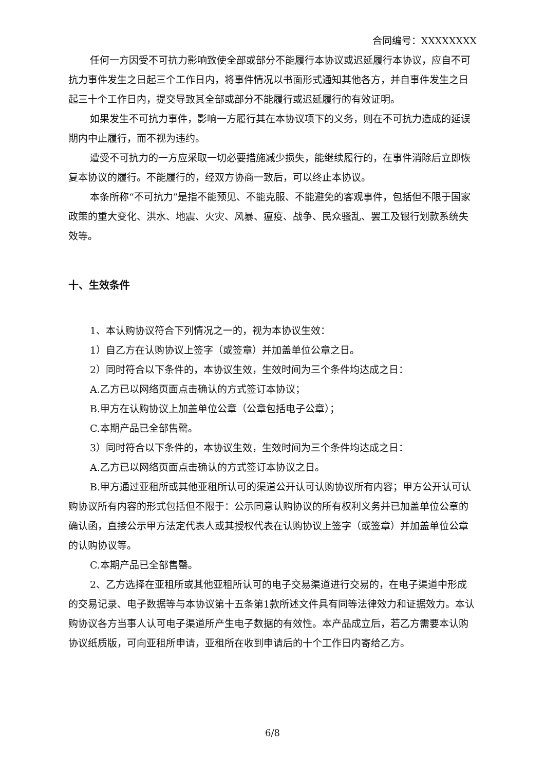合同编号：XXXXXXXX
任何一方因受不可抗力影响致使全部或部分不能履行本协议或迟延履行本协议，应自不可抗力事件发生之日起三个工作日内，将事件情况以书面形式通知其他各方，并自事件发生之日起三十个工作日内，提交导致其全部或部分不能履行或迟延履行的有效证明。
如果发生不可抗力事件，影响一方履行其在本协议项下的义务，则在不可抗力造成的延误期内中止履行，而不视为违约。
遭受不可抗力的一方应采取一切必要措施减少损失，能继续履行的，在事件消除后立即恢复本协议的履行。不能履行的，经双方协商一致后，可以终止本协议。
本条所称“不可抗力”是指不能预见、不能克服、不能避免的客观事件，包括但不限于国家政策的重大变化、洪水、地震、火灾、风暴、瘟疫、战争、民众骚乱、罢工及银行划款系统失效等。
十、生效条件
1、本认购协议符合下列情况之一的，视为本协议生效：
1）自乙方在认购协议上签字（或签章）并加盖单位公章之日。
2）同时符合以下条件的，本协议生效，生效时间为三个条件均达成之日：
A.乙方已以网络页面点击确认的方式签订本协议；
B.甲方在认购协议上加盖单位公章（公章包括电子公章）；
C.本期产品已全部售罄。
3）同时符合以下条件的，本协议生效，生效时间为三个条件均达成之日：
A.乙方已以网络页面点击确认的方式签订本协议之日。
B.甲方通过亚租所或其他亚租所认可的渠道公开认可认购协议所有内容；甲方公开认可认购协议所有内容的形式包括但不限于：公示同意认购协议的所有权利义务并已加盖单位公章的确认函，直接公示甲方法定代表人或其授权代表在认购协议上签字（或签章）并加盖单位公章的认购协议等。
C.本期产品已全部售罄。
2、乙方选择在亚租所或其他亚租所认可的电子交易渠道进行交易的，在电子渠道中形成的交易记录、电子数据等与本协议第十五条第1款所述文件具有同等法律效力和证据效力。本认购协议各方当事人认可电子渠道所产生电子数据的有效性。本产品成立后，若乙方需要本认购协议纸质版，可向亚租所申请，亚租所在收到申请后的十个工作日内寄给乙方。
6/8